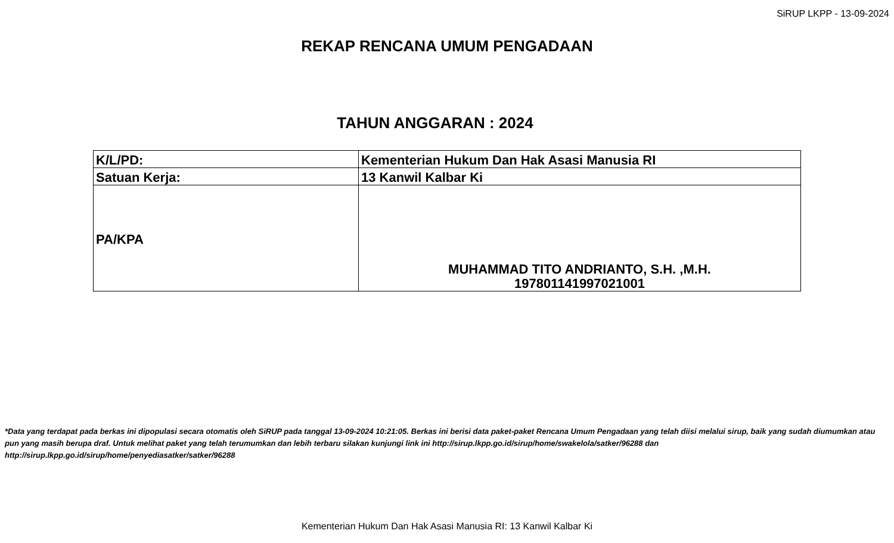SiRUP LKPP - 13-09-2024
REKAP RENCANA UMUM PENGADAAN
TAHUN ANGGARAN : 2024
| K/L/PD: | Kementerian Hukum Dan Hak Asasi Manusia RI |
| Satuan Kerja: | 13 Kanwil Kalbar Ki |
| PA/KPA | MUHAMMAD TITO ANDRIANTO, S.H. ,M.H. 197801141997021001 |
*Data yang terdapat pada berkas ini dipopulasi secara otomatis oleh SiRUP pada tanggal 13-09-2024 10:21:05. Berkas ini berisi data paket-paket Rencana Umum Pengadaan yang telah diisi melalui sirup, baik yang sudah diumumkan atau pun yang masih berupa draf. Untuk melihat paket yang telah terumumkan dan lebih terbaru silakan kunjungi link ini http://sirup.lkpp.go.id/sirup/home/swakelola/satker/96288 dan http://sirup.lkpp.go.id/sirup/home/penyediasatker/satker/96288
Kementerian Hukum Dan Hak Asasi Manusia RI: 13 Kanwil Kalbar Ki